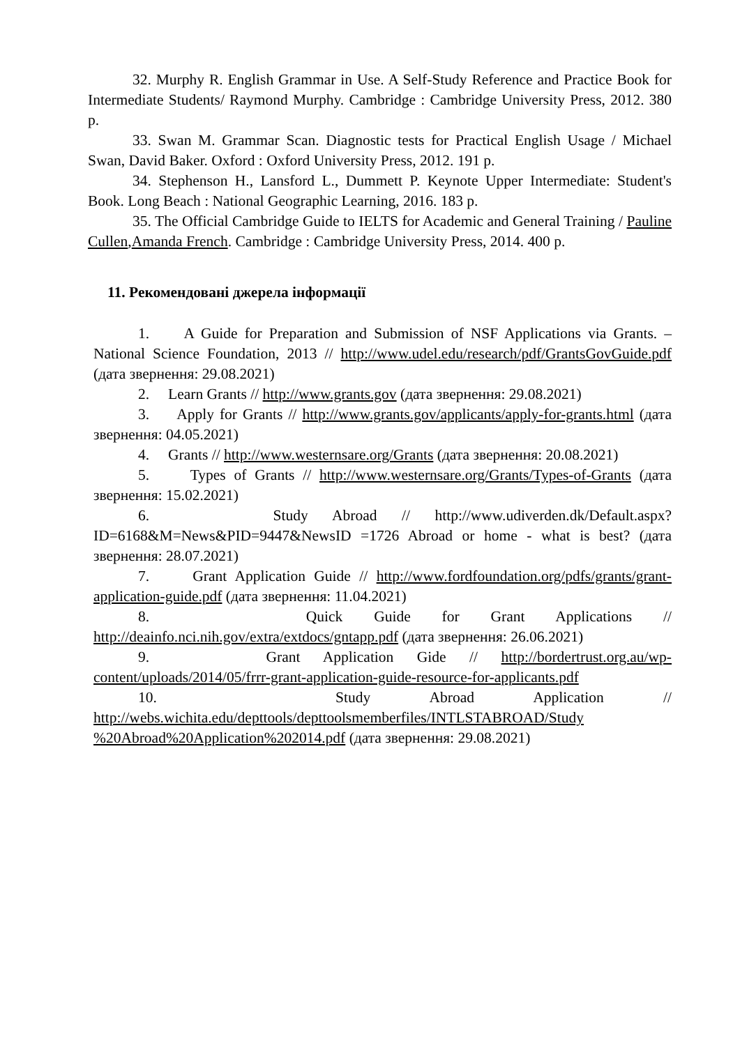32. Murphy R. English Grammar in Use. A Self-Study Reference and Practice Book for Intermediate Students/ Raymond Murphy. Cambridge : Cambridge University Press, 2012. 380 p.
33. Swan M. Grammar Scan. Diagnostic tests for Practical English Usage / Michael Swan, David Baker. Oxford : Oxford University Press, 2012. 191 p.
34. Stephenson H., Lansford L., Dummett P. Keynote Upper Intermediate: Student's Book. Long Beach : National Geographic Learning, 2016. 183 p.
35. The Official Cambridge Guide to IELTS for Academic and General Training / Pauline Cullen,Amanda French. Cambridge : Cambridge University Press, 2014. 400 p.
11. Рекомендовані джерела інформації
1. A Guide for Preparation and Submission of NSF Applications via Grants. – National Science Foundation, 2013 // http://www.udel.edu/research/pdf/GrantsGovGuide.pdf (дата звернення: 29.08.2021)
2. Learn Grants // http://www.grants.gov (дата звернення: 29.08.2021)
3. Apply for Grants // http://www.grants.gov/applicants/apply-for-grants.html (дата звернення: 04.05.2021)
4. Grants // http://www.westernsare.org/Grants (дата звернення: 20.08.2021)
5. Types of Grants // http://www.westernsare.org/Grants/Types-of-Grants (дата звернення: 15.02.2021)
6. Study Abroad // http://www.udiverden.dk/Default.aspx?ID=6168&M=News&PID=9447&NewsID =1726 Abroad or home - what is best? (дата звернення: 28.07.2021)
7. Grant Application Guide // http://www.fordfoundation.org/pdfs/grants/grant-application-guide.pdf (дата звернення: 11.04.2021)
8. Quick Guide for Grant Applications // http://deainfo.nci.nih.gov/extra/extdocs/gntapp.pdf (дата звернення: 26.06.2021)
9. Grant Application Gide // http://bordertrust.org.au/wp-content/uploads/2014/05/frrr-grant-application-guide-resource-for-applicants.pdf
10. Study Abroad Application // http://webs.wichita.edu/depttools/depttoolsmemberfiles/INTLSTABROAD/Study %20Abroad%20Application%202014.pdf (дата звернення: 29.08.2021)